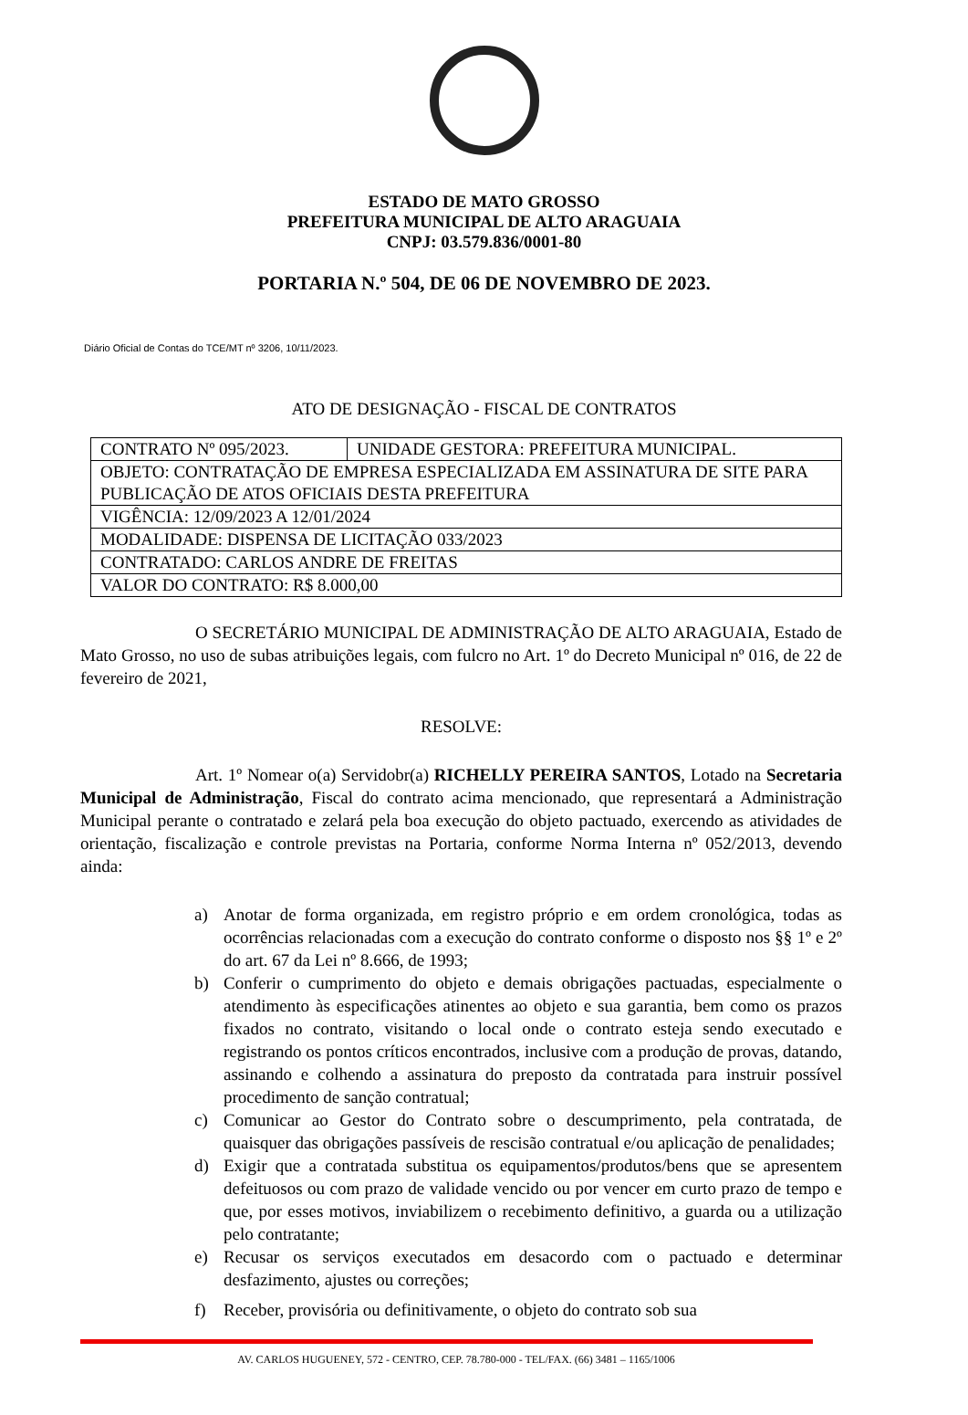ESTADO DE MATO GROSSO
PREFEITURA MUNICIPAL DE ALTO ARAGUAIA
CNPJ: 03.579.836/0001-80
PORTARIA N.º 504, DE 06 DE NOVEMBRO DE 2023.
Diário Oficial de Contas do TCE/MT nº 3206, 10/11/2023.
ATO DE DESIGNAÇÃO - FISCAL DE CONTRATOS
| CONTRATO Nº 095/2023. | UNIDADE GESTORA: PREFEITURA MUNICIPAL. |
| OBJETO: CONTRATAÇÃO DE EMPRESA ESPECIALIZADA EM ASSINATURA DE SITE PARA PUBLICAÇÃO DE ATOS OFICIAIS DESTA PREFEITURA | |
| VIGÊNCIA: 12/09/2023 A 12/01/2024 | |
| MODALIDADE: DISPENSA DE LICITAÇÃO 033/2023 | |
| CONTRATADO: CARLOS ANDRE DE FREITAS | |
| VALOR DO CONTRATO: R$ 8.000,00 | |
O SECRETÁRIO MUNICIPAL DE ADMINISTRAÇÃO DE ALTO ARAGUAIA, Estado de Mato Grosso, no uso de subas atribuições legais, com fulcro no Art. 1º do Decreto Municipal nº 016, de 22 de fevereiro de 2021,
RESOLVE:
Art. 1º Nomear o(a) Servidobr(a) RICHELLY PEREIRA SANTOS, Lotado na Secretaria Municipal de Administração, Fiscal do contrato acima mencionado, que representará a Administração Municipal perante o contratado e zelará pela boa execução do objeto pactuado, exercendo as atividades de orientação, fiscalização e controle previstas na Portaria, conforme Norma Interna nº 052/2013, devendo ainda:
a) Anotar de forma organizada, em registro próprio e em ordem cronológica, todas as ocorrências relacionadas com a execução do contrato conforme o disposto nos §§ 1º e 2º do art. 67 da Lei nº 8.666, de 1993;
b) Conferir o cumprimento do objeto e demais obrigações pactuadas, especialmente o atendimento às especificações atinentes ao objeto e sua garantia, bem como os prazos fixados no contrato, visitando o local onde o contrato esteja sendo executado e registrando os pontos críticos encontrados, inclusive com a produção de provas, datando, assinando e colhendo a assinatura do preposto da contratada para instruir possível procedimento de sanção contratual;
c) Comunicar ao Gestor do Contrato sobre o descumprimento, pela contratada, de quaisquer das obrigações passíveis de rescisão contratual e/ou aplicação de penalidades;
d) Exigir que a contratada substitua os equipamentos/produtos/bens que se apresentem defeituosos ou com prazo de validade vencido ou por vencer em curto prazo de tempo e que, por esses motivos, inviabilizem o recebimento definitivo, a guarda ou a utilização pelo contratante;
e) Recusar os serviços executados em desacordo com o pactuado e determinar desfazimento, ajustes ou correções;
f) Receber, provisória ou definitivamente, o objeto do contrato sob sua
AV. CARLOS HUGUENEY, 572 - CENTRO, CEP. 78.780-000 - TEL/FAX. (66) 3481 – 1165/1006